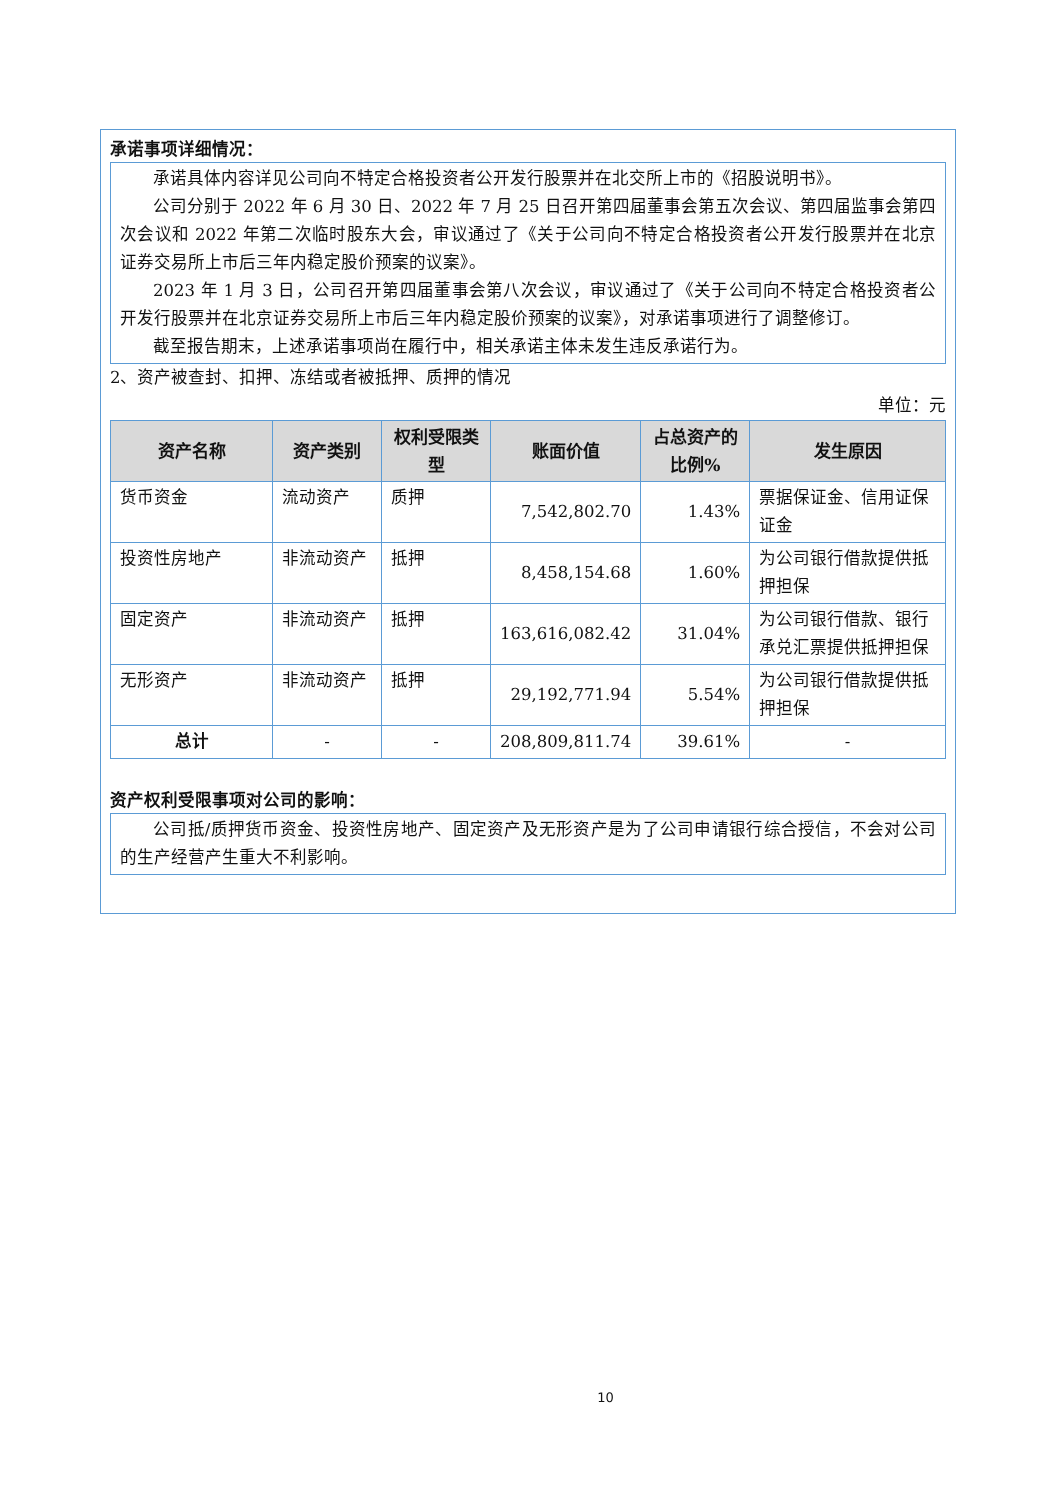承诺事项详细情况：
承诺具体内容详见公司向不特定合格投资者公开发行股票并在北交所上市的《招股说明书》。
公司分别于 2022 年 6 月 30 日、2022 年 7 月 25 日召开第四届董事会第五次会议、第四届监事会第四次会议和 2022 年第二次临时股东大会，审议通过了《关于公司向不特定合格投资者公开发行股票并在北京证券交易所上市后三年内稳定股价预案的议案》。
2023 年 1 月 3 日，公司召开第四届董事会第八次会议，审议通过了《关于公司向不特定合格投资者公开发行股票并在北京证券交易所上市后三年内稳定股价预案的议案》，对承诺事项进行了调整修订。
截至报告期末，上述承诺事项尚在履行中，相关承诺主体未发生违反承诺行为。
2、资产被查封、扣押、冻结或者被抵押、质押的情况
单位：元
| 资产名称 | 资产类别 | 权利受限类型 | 账面价值 | 占总资产的比例% | 发生原因 |
| --- | --- | --- | --- | --- | --- |
| 货币资金 | 流动资产 | 质押 | 7,542,802.70 | 1.43% | 票据保证金、信用证保证金 |
| 投资性房地产 | 非流动资产 | 抵押 | 8,458,154.68 | 1.60% | 为公司银行借款提供抵押担保 |
| 固定资产 | 非流动资产 | 抵押 | 163,616,082.42 | 31.04% | 为公司银行借款、银行承兑汇票提供抵押担保 |
| 无形资产 | 非流动资产 | 抵押 | 29,192,771.94 | 5.54% | 为公司银行借款提供抵押担保 |
| 总计 | - | - | 208,809,811.74 | 39.61% | - |
资产权利受限事项对公司的影响：
公司抵/质押货币资金、投资性房地产、固定资产及无形资产是为了公司申请银行综合授信，不会对公司的生产经营产生重大不利影响。
10